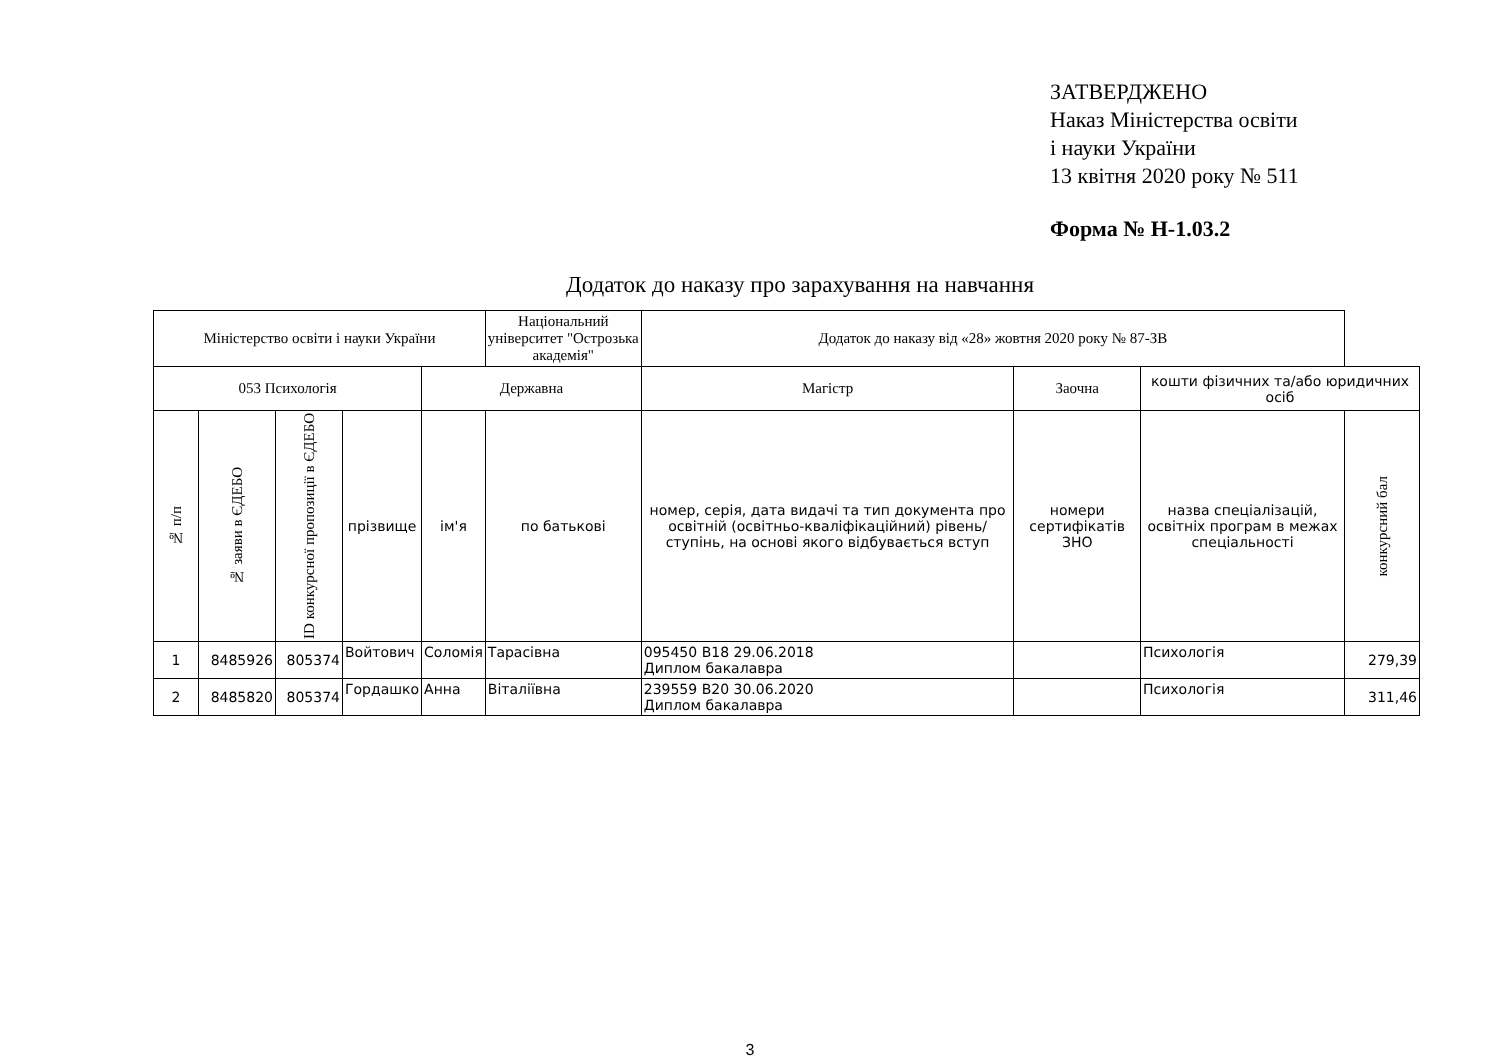ЗАТВЕРДЖЕНО
Наказ Міністерства освіти
і науки України
13 квітня 2020 року № 511
Форма № Н-1.03.2
Додаток до наказу про зарахування на навчання
| Міністерство освіти і науки України | | | | | Національний університет "Острозька академія" | Додаток до наказу від «28» жовтня 2020 року № 87-ЗВ | | | |
| 053 Психологія | | | | Державна | | Магістр | Заочна | кошти фізичних та/або юридичних осіб | |
| № п/п | № заяви в ЄДЕБО | ID конкурсної пропозиції в ЄДЕБО | прізвище | ім'я | по батькові | номер, серія, дата видачі та тип документа про освітній (освітньо-кваліфікаційний) рівень/ступінь, на основі якого відбувається вступ | номери сертифікатів ЗНО | назва спеціалізацій, освітніх програм в межах спеціальності | конкурсний бал |
| 1 | 8485926 | 805374 | Войтович | Соломія | Тарасівна | 095450 B18 29.06.2018 Диплом бакалавра | | Психологія | 279,39 |
| 2 | 8485820 | 805374 | Гордашко | Анна | Віталіївна | 239559 B20 30.06.2020 Диплом бакалавра | | Психологія | 311,46 |
3